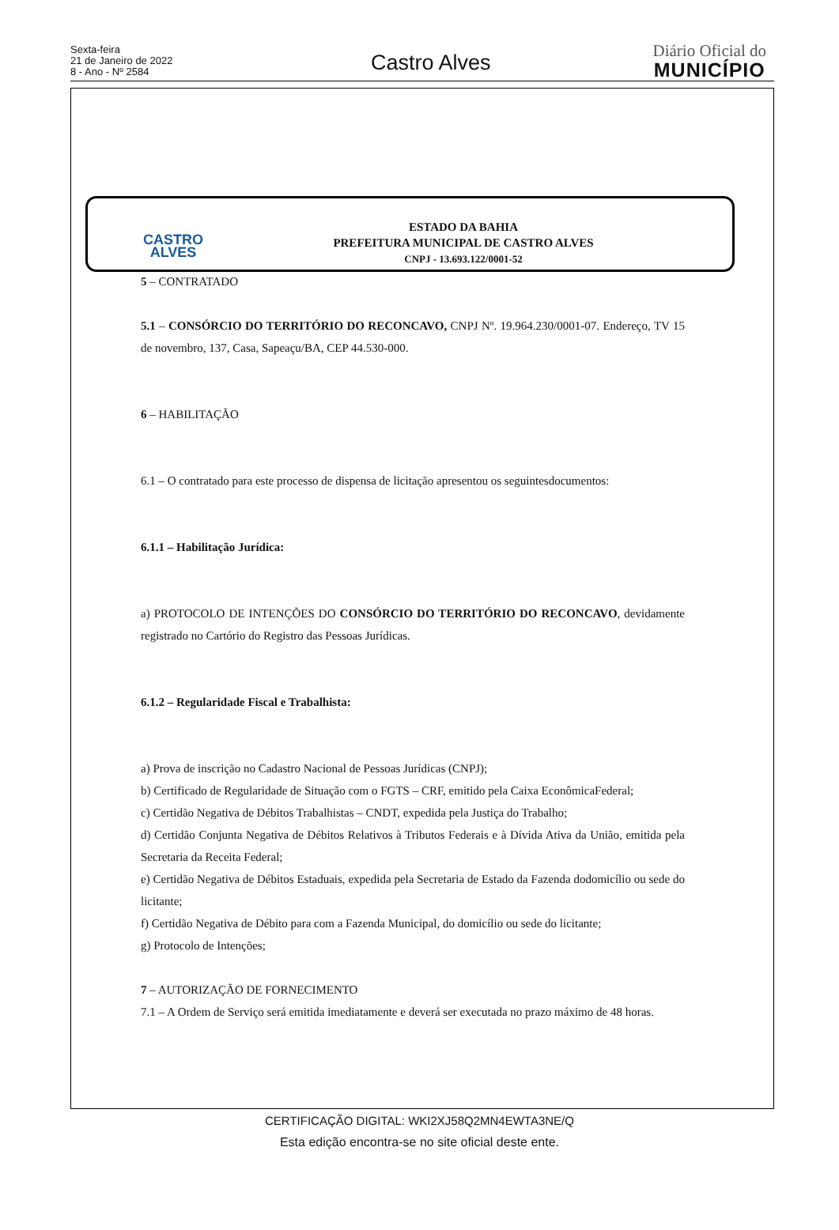Sexta-feira
21 de Janeiro de 2022
8 - Ano - Nº 2584
Castro Alves
Diário Oficial do
MUNICÍPIO
CASTRO
ALVES
ESTADO DA BAHIA
PREFEITURA MUNICIPAL DE CASTRO ALVES
CNPJ - 13.693.122/0001-52
5 – CONTRATADO
5.1 – CONSÓRCIO DO TERRITÓRIO DO RECONCAVO, CNPJ Nº. 19.964.230/0001-07. Endereço, TV 15 de novembro, 137, Casa, Sapeaçu/BA, CEP 44.530-000.
6 – HABILITAÇÃO
6.1 – O contratado para este processo de dispensa de licitação apresentou os seguintesdocumentos:
6.1.1 – Habilitação Jurídica:
a) PROTOCOLO DE INTENÇÕES DO CONSÓRCIO DO TERRITÓRIO DO RECONCAVO, devidamente registrado no Cartório do Registro das Pessoas Jurídicas.
6.1.2 – Regularidade Fiscal e Trabalhista:
a) Prova de inscrição no Cadastro Nacional de Pessoas Jurídicas (CNPJ);
b) Certificado de Regularidade de Situação com o FGTS – CRF, emitido pela Caixa EconômicaFederal;
c) Certidão Negativa de Débitos Trabalhistas – CNDT, expedida pela Justiça do Trabalho;
d) Certidão Conjunta Negativa de Débitos Relativos à Tributos Federais e à Dívida Ativa da União, emitida pela Secretaria da Receita Federal;
e) Certidão Negativa de Débitos Estaduais, expedida pela Secretaria de Estado da Fazenda dodomicílio ou sede do licitante;
f) Certidão Negativa de Débito para com a Fazenda Municipal, do domicílio ou sede do licitante;
g) Protocolo de Intenções;
7 – AUTORIZAÇÃO DE FORNECIMENTO
7.1 – A Ordem de Serviço será emitida imediatamente e deverá ser executada no prazo máximo de 48 horas.
CERTIFICAÇÃO DIGITAL: WKI2XJ58Q2MN4EWTA3NE/Q
Esta edição encontra-se no site oficial deste ente.